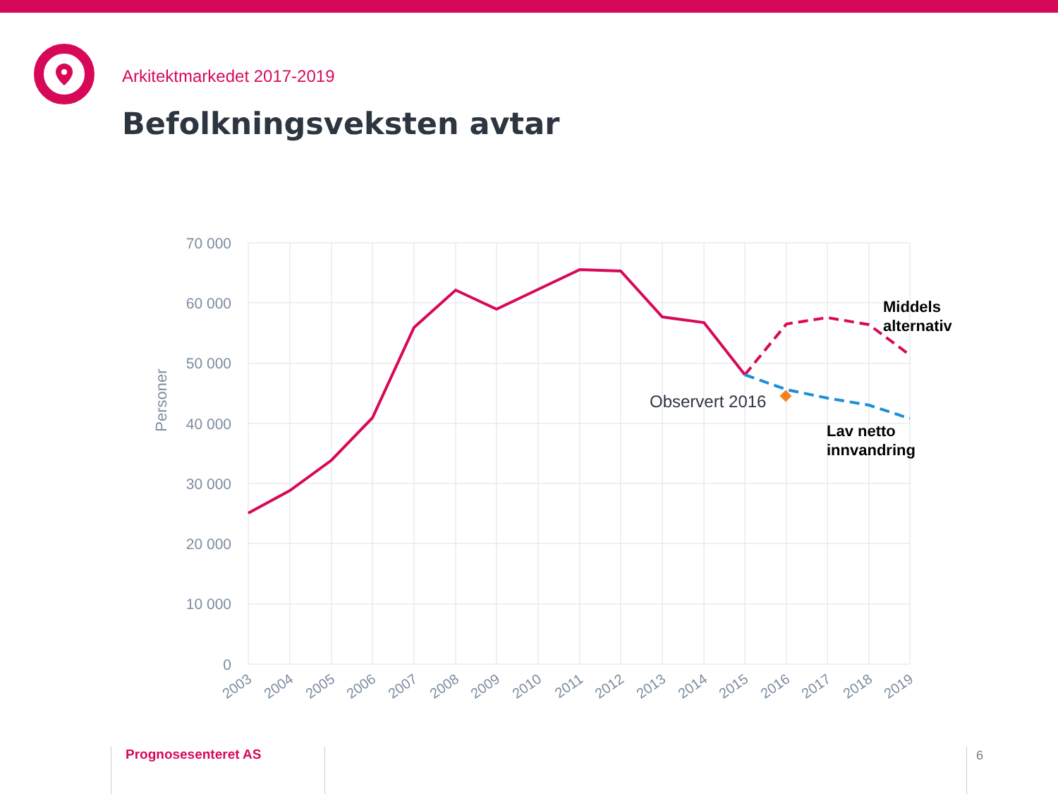Arkitektmarkedet 2017-2019
Befolkningsveksten avtar
70 000
60 000
50 000
40 000
30 000
20 000
10 000
0
Personer
2003
2004
2005
2006
2007
2008
2009
2010
2011
2012
2013
2014
2015
2016
2017
2018
2019
Observert 2016
Middels
alternativ
Lav netto
innvandring
Prognosesenteret AS 6